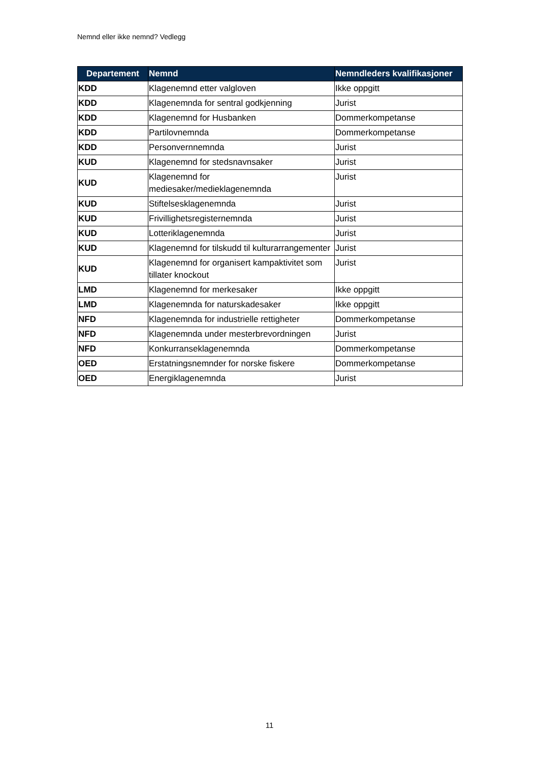Nemnd eller ikke nemnd? Vedlegg
| Departement | Nemnd | Nemndleders kvalifikasjoner |
| --- | --- | --- |
| KDD | Klagenemnd etter valgloven | Ikke oppgitt |
| KDD | Klagenemnda for sentral godkjenning | Jurist |
| KDD | Klagenemnd for Husbanken | Dommerkompetanse |
| KDD | Partilovnemnda | Dommerkompetanse |
| KDD | Personvernnemnda | Jurist |
| KUD | Klagenemnd for stedsnavnsaker | Jurist |
| KUD | Klagenemnd for mediesaker/medieklagenemnda | Jurist |
| KUD | Stiftelsesklagenemnda | Jurist |
| KUD | Frivillighetsregisternemnda | Jurist |
| KUD | Lotteriklagenemnda | Jurist |
| KUD | Klagenemnd for tilskudd til kulturarrangementer | Jurist |
| KUD | Klagenemnd for organisert kampaktivitet som tillater knockout | Jurist |
| LMD | Klagenemnd for merkesaker | Ikke oppgitt |
| LMD | Klagenemnda for naturskadesaker | Ikke oppgitt |
| NFD | Klagenemnda for industrielle rettigheter | Dommerkompetanse |
| NFD | Klagenemnda under mesterbrevordningen | Jurist |
| NFD | Konkurranseklagenemnda | Dommerkompetanse |
| OED | Erstatningsnemnder for norske fiskere | Dommerkompetanse |
| OED | Energiklagenemnda | Jurist |
11